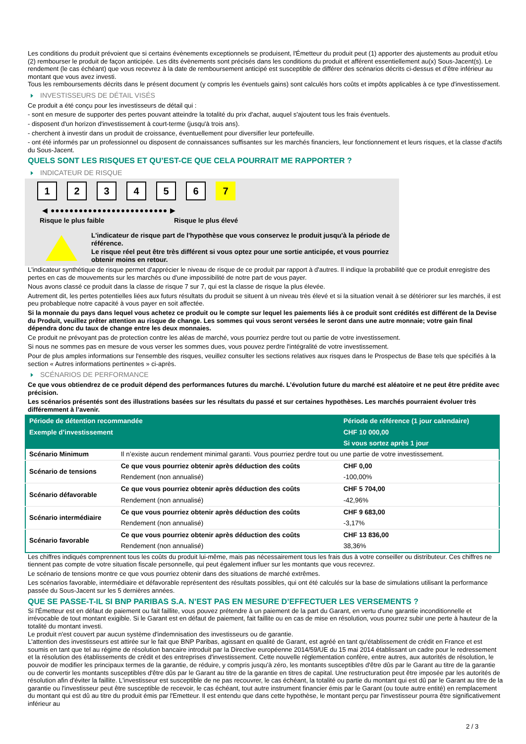Les conditions du produit prévoient que si certains évènements exceptionnels se produisent, l'Émetteur du produit peut (1) apporter des ajustements au produit et/ou (2) rembourser le produit de façon anticipée. Les dits évènements sont précisés dans les conditions du produit et afférent essentiellement au(x) Sous-Jacent(s). Le rendement (le cas échéant) que vous recevrez à la date de remboursement anticipé est susceptible de différer des scénarios décrits ci-dessus et d’être inférieur au montant que vous avez investi.
Tous les remboursements décrits dans le présent document (y compris les éventuels gains) sont calculés hors coûts et impôts applicables à ce type d'investissement.
INVESTISSEURS DE DÉTAIL VISÉS
Ce produit a été conçu pour les investisseurs de détail qui :
- sont en mesure de supporter des pertes pouvant atteindre la totalité du prix d'achat, auquel s'ajoutent tous les frais éventuels.
- disposent d'un horizon d'investissement à court-terme (jusqu'à trois ans).
- cherchent à investir dans un produit de croissance, éventuellement pour diversifier leur portefeuille.
- ont été informés par un professionnel ou disposent de connaissances suffisantes sur les marchés financiers, leur fonctionnement et leurs risques, et la classe d'actifs du Sous-Jacent.
QUELS SONT LES RISQUES ET QU’EST-CE QUE CELA POURRAIT ME RAPPORTER ?
INDICATEUR DE RISQUE
1 2 3 4 5 6 7
◀ ●●●●●●●●●●●●●●●●●●●●●●●●● ▶
Risque le plus faible Risque le plus élevé
L'indicateur de risque part de l'hypothèse que vous conservez le produit jusqu'à la période de référence.
Le risque réel peut être très différent si vous optez pour une sortie anticipée, et vous pourriez obtenir moins en retour.
L'indicateur synthétique de risque permet d'apprécier le niveau de risque de ce produit par rapport à d'autres. Il indique la probabilité que ce produit enregistre des pertes en cas de mouvements sur les marchés ou d'une impossibilité de notre part de vous payer.
Nous avons classé ce produit dans la classe de risque 7 sur 7, qui est la classe de risque la plus élevée.
Autrement dit, les pertes potentielles liées aux futurs résultats du produit se situent à un niveau très élevé et si la situation venait à se détériorer sur les marchés, il est peu probableque notre capacité à vous payer en soit affectée.
Si la monnaie du pays dans lequel vous achetez ce produit ou le compte sur lequel les paiements liés à ce produit sont crédités est différent de la Devise du Produit, veuillez prêter attention au risque de change. Les sommes qui vous seront versées le seront dans une autre monnaie; votre gain final dépendra donc du taux de change entre les deux monnaies.
Ce produit ne prévoyant pas de protection contre les aléas de marché, vous pourriez perdre tout ou partie de votre investissement.
Si nous ne sommes pas en mesure de vous verser les sommes dues, vous pouvez perdre l'intégralité de votre investissement.
Pour de plus amples informations sur l'ensemble des risques, veuillez consulter les sections relatives aux risques dans le Prospectus de Base tels que spécifiés à la section « Autres informations pertinentes » ci-après.
SCÉNARIOS DE PERFORMANCE
Ce que vous obtiendrez de ce produit dépend des performances futures du marché. L’évolution future du marché est aléatoire et ne peut être prédite avec précision.
Les scénarios présentés sont des illustrations basées sur les résultats du passé et sur certaines hypothèses. Les marchés pourraient évoluer très différemment à l’avenir.
| Période de détention recommandée | | Période de référence (1 jour calendaire) |
| --- | --- | --- |
| Exemple d’investissement | | CHF 10 000,00 |
| | | Si vous sortez après 1 jour |
| Scénario Minimum | Il n’existe aucun rendement minimal garanti. Vous pourriez perdre tout ou une partie de votre investissement. | |
| Scénario de tensions | Ce que vous pourriez obtenir après déduction des coûts | CHF 0,00 |
| | Rendement (non annualisé) | -100,00% |
| Scénario défavorable | Ce que vous pourriez obtenir après déduction des coûts | CHF 5 704,00 |
| | Rendement (non annualisé) | -42,96% |
| Scénario intermédiaire | Ce que vous pourriez obtenir après déduction des coûts | CHF 9 683,00 |
| | Rendement (non annualisé) | -3,17% |
| Scénario favorable | Ce que vous pourriez obtenir après déduction des coûts | CHF 13 836,00 |
| | Rendement (non annualisé) | 38,36% |
Les chiffres indiqués comprennent tous les coûts du produit lui-même, mais pas nécessairement tous les frais dus à votre conseiller ou distributeur. Ces chiffres ne tiennent pas compte de votre situation fiscale personnelle, qui peut également influer sur les montants que vous recevrez.
Le scénario de tensions montre ce que vous pourriez obtenir dans des situations de marché extrêmes.
Les scénarios favorable, intermédiaire et défavorable représentent des résultats possibles, qui ont été calculés sur la base de simulations utilisant la performance passée du Sous-Jacent sur les 5 dernières années.
QUE SE PASSE-T-IL SI BNP PARIBAS S.A. N’EST PAS EN MESURE D’EFFECTUER LES VERSEMENTS ?
Si l'Émetteur est en défaut de paiement ou fait faillite, vous pouvez prétendre à un paiement de la part du Garant, en vertu d'une garantie inconditionnelle et irrévocable de tout montant exigible. Si le Garant est en défaut de paiement, fait faillite ou en cas de mise en résolution, vous pourrez subir une perte à hauteur de la totalité du montant investi.
Le produit n'est couvert par aucun système d'indemnisation des investisseurs ou de garantie.
L'attention des investisseurs est attirée sur le fait que BNP Paribas, agissant en qualité de Garant, est agréé en tant qu'établissement de crédit en France et est soumis en tant que tel au régime de résolution bancaire introduit par la Directive européenne 2014/59/UE du 15 mai 2014 établissant un cadre pour le redressement et la résolution des établissements de crédit et des entreprises d'investissement. Cette nouvelle réglementation confère, entre autres, aux autorités de résolution, le pouvoir de modifier les principaux termes de la garantie, de réduire, y compris jusqu'à zéro, les montants susceptibles d'être dûs par le Garant au titre de la garantie ou de convertir les montants susceptibles d'être dûs par le Garant au titre de la garantie en titres de capital. Une restructuration peut être imposée par les autorités de résolution afin d'éviter la faillite. L'investisseur est susceptible de ne pas recouvrer, le cas échéant, la totalité ou partie du montant qui est dû par le Garant au titre de la garantie ou l'investisseur peut être susceptible de recevoir, le cas échéant, tout autre instrument financier émis par le Garant (ou toute autre entité) en remplacement du montant qui est dû au titre du produit émis par l'Emetteur. Il est entendu que dans cette hypothèse, le montant perçu par l'investisseur pourra être significativement inférieur au
2 / 3